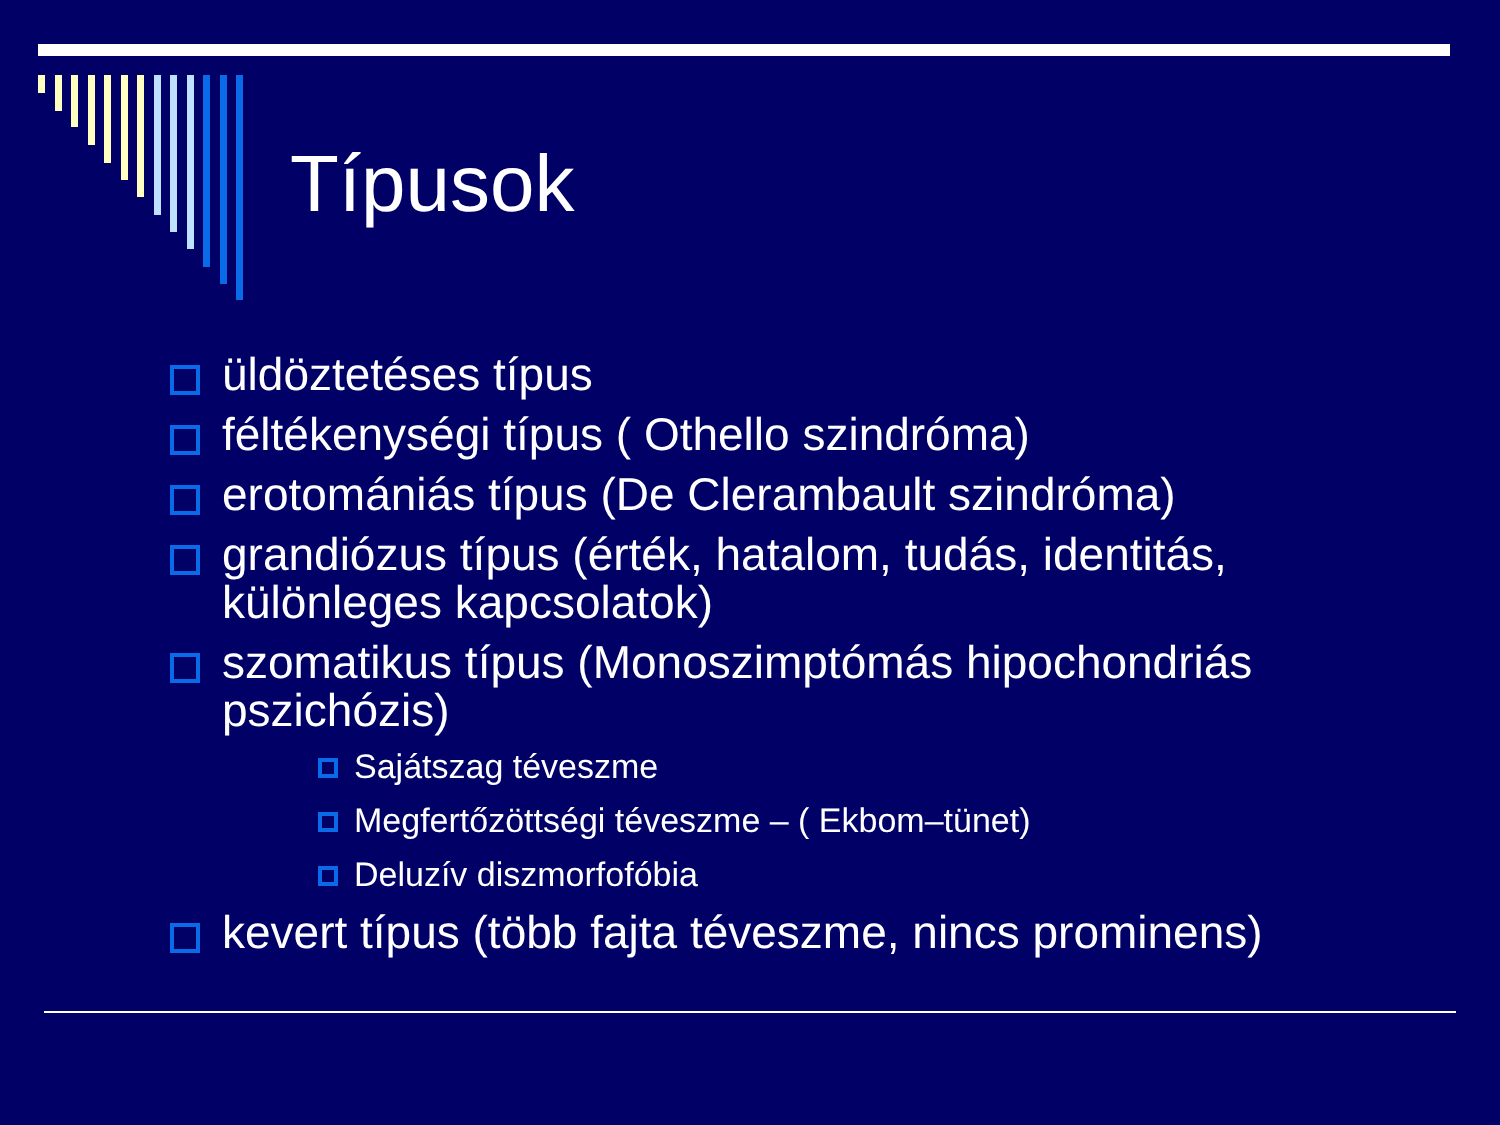Típusok
üldöztetéses típus
féltékenységi típus ( Othello szindróma)
erotomániás típus (De Clerambault szindróma)
grandiózus típus (érték, hatalom, tudás, identitás, különleges kapcsolatok)
szomatikus típus (Monoszimptómás hipochondriás pszichózis)
Sajátszag téveszme
Megfertőzöttségi téveszme – ( Ekbom–tünet)
Deluzív diszmorfofóbia
kevert típus (több fajta téveszme, nincs prominens)